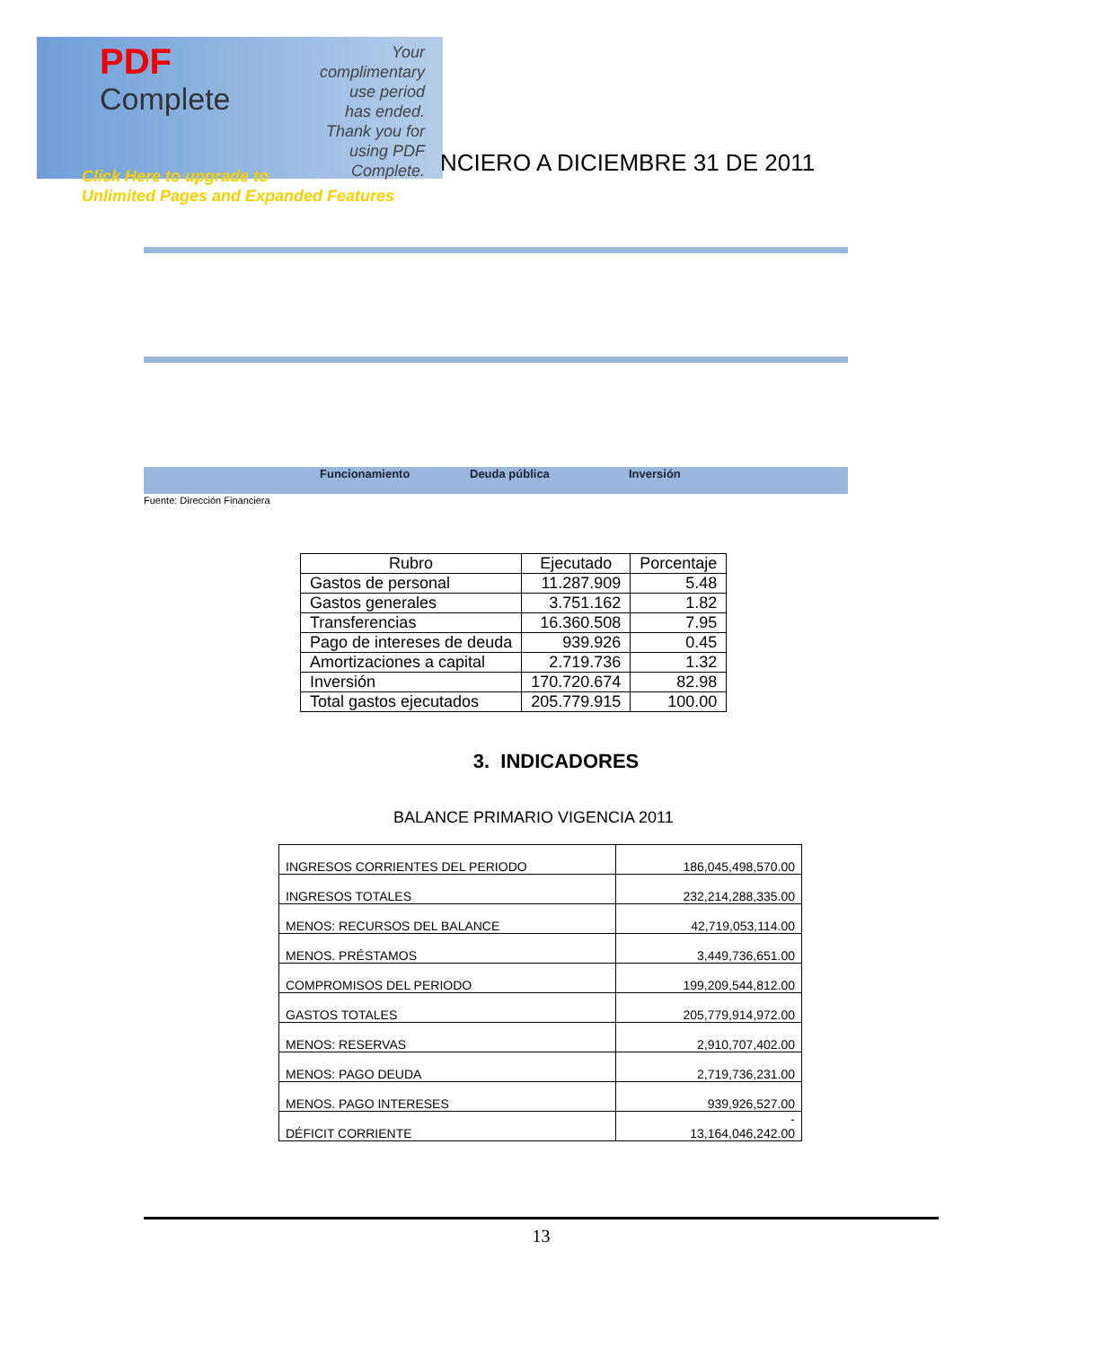PDF
Complete
Your complimentary use period has ended. Thank you for using PDF Complete.
Click Here to upgrade to
Unlimited Pages and Expanded Features
NCIERO A DICIEMBRE 31 DE 2011
Funcionamiento Deuda pública Inversión
Fuente: Dirección Financiera
| Rubro | Ejecutado | Porcentaje |
| --- | --- | --- |
| Gastos de personal | 11.287.909 | 5.48 |
| Gastos generales | 3.751.162 | 1.82 |
| Transferencias | 16.360.508 | 7.95 |
| Pago de intereses de deuda | 939.926 | 0.45 |
| Amortizaciones a capital | 2.719.736 | 1.32 |
| Inversión | 170.720.674 | 82.98 |
| Total gastos ejecutados | 205.779.915 | 100.00 |
3. INDICADORES
BALANCE PRIMARIO VIGENCIA 2011
| INGRESOS CORRIENTES DEL PERIODO | 186,045,498,570.00 |
| INGRESOS TOTALES | 232,214,288,335.00 |
| MENOS: RECURSOS DEL BALANCE | 42,719,053,114.00 |
| MENOS. PRÉSTAMOS | 3,449,736,651.00 |
| COMPROMISOS DEL PERIODO | 199,209,544,812.00 |
| GASTOS TOTALES | 205,779,914,972.00 |
| MENOS: RESERVAS | 2,910,707,402.00 |
| MENOS: PAGO DEUDA | 2,719,736,231.00 |
| MENOS. PAGO INTERESES | 939,926,527.00 |
| DÉFICIT CORRIENTE | - 13,164,046,242.00 |
13